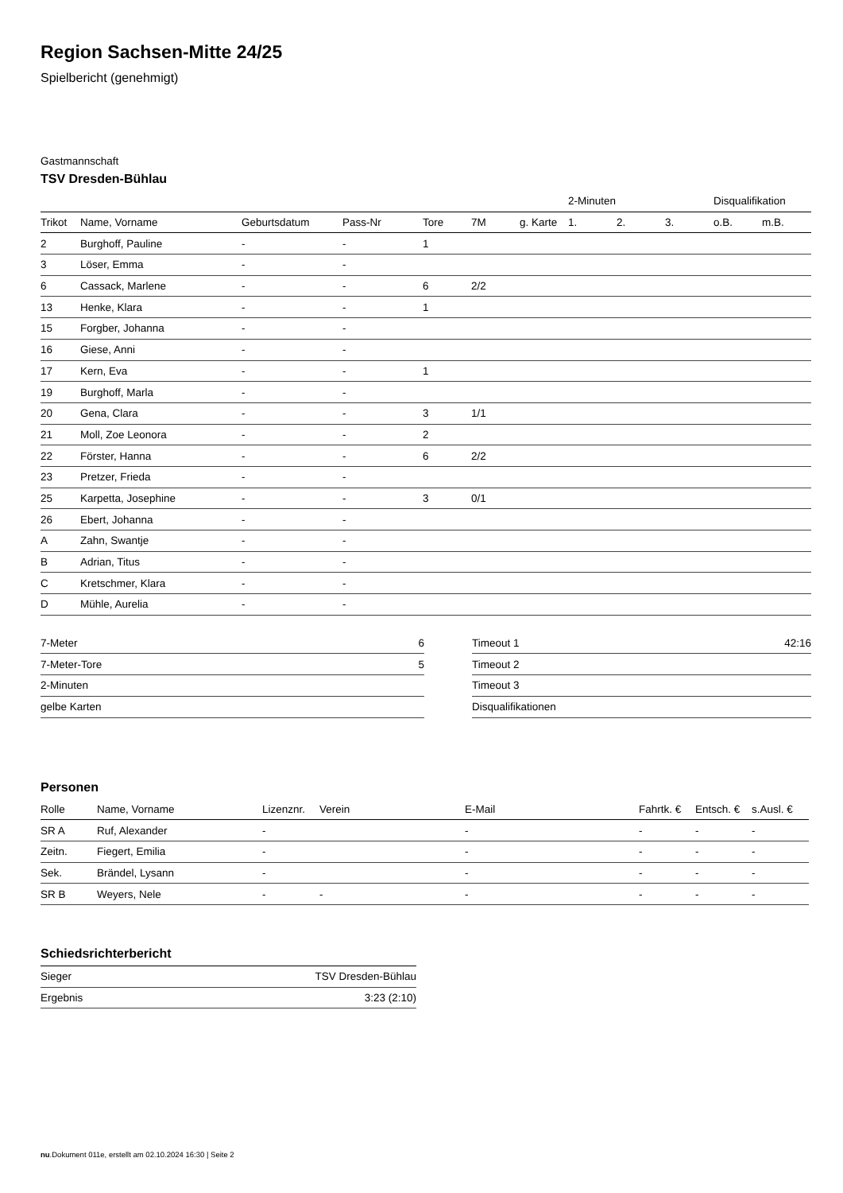Region Sachsen-Mitte 24/25
Spielbericht (genehmigt)
Gastmannschaft
TSV Dresden-Bühlau
| | | | | | | | 2-Minuten | | | Disqualifikation | |
| --- | --- | --- | --- | --- | --- | --- | --- | --- | --- | --- | --- |
| Trikot | Name, Vorname | Geburtsdatum | Pass-Nr | Tore | 7M | g. Karte | 1. | 2. | 3. | o.B. | m.B. |
| 2 | Burghoff, Pauline | - | - | 1 | | | | | | | |
| 3 | Löser, Emma | - | - | | | | | | | | |
| 6 | Cassack, Marlene | - | - | 6 | 2/2 | | | | | | |
| 13 | Henke, Klara | - | - | 1 | | | | | | | |
| 15 | Forgber, Johanna | - | - | | | | | | | | |
| 16 | Giese, Anni | - | - | | | | | | | | |
| 17 | Kern, Eva | - | - | 1 | | | | | | | |
| 19 | Burghoff, Marla | - | - | | | | | | | | |
| 20 | Gena, Clara | - | - | 3 | 1/1 | | | | | | |
| 21 | Moll, Zoe Leonora | - | - | 2 | | | | | | | |
| 22 | Förster, Hanna | - | - | 6 | 2/2 | | | | | | |
| 23 | Pretzer, Frieda | - | - | | | | | | | | |
| 25 | Karpetta, Josephine | - | - | 3 | 0/1 | | | | | | |
| 26 | Ebert, Johanna | - | - | | | | | | | | |
| A | Zahn, Swantje | - | - | | | | | | | | |
| B | Adrian, Titus | - | - | | | | | | | | |
| C | Kretschmer, Klara | - | - | | | | | | | | |
| D | Mühle, Aurelia | - | - | | | | | | | | |
| 7-Meter | 6 |
| 7-Meter-Tore | 5 |
| 2-Minuten | |
| gelbe Karten | |
| Timeout 1 | 42:16 |
| Timeout 2 | |
| Timeout 3 | |
| Disqualifikationen | |
Personen
| Rolle | Name, Vorname | Lizenznr. | Verein | E-Mail | Fahrtk. € | Entsch. € | s.Ausl. € |
| --- | --- | --- | --- | --- | --- | --- | --- |
| SR A | Ruf, Alexander | - | | - | - | - | - |
| Zeitn. | Fiegert, Emilia | - | | - | - | - | - |
| Sek. | Brändel, Lysann | - | | - | - | - | - |
| SR B | Weyers, Nele | - | - | - | - | - | - |
Schiedsrichterbericht
| Sieger | TSV Dresden-Bühlau |
| Ergebnis | 3:23 (2:10) |
nu.Dokument 011e, erstellt am 02.10.2024 16:30 | Seite 2